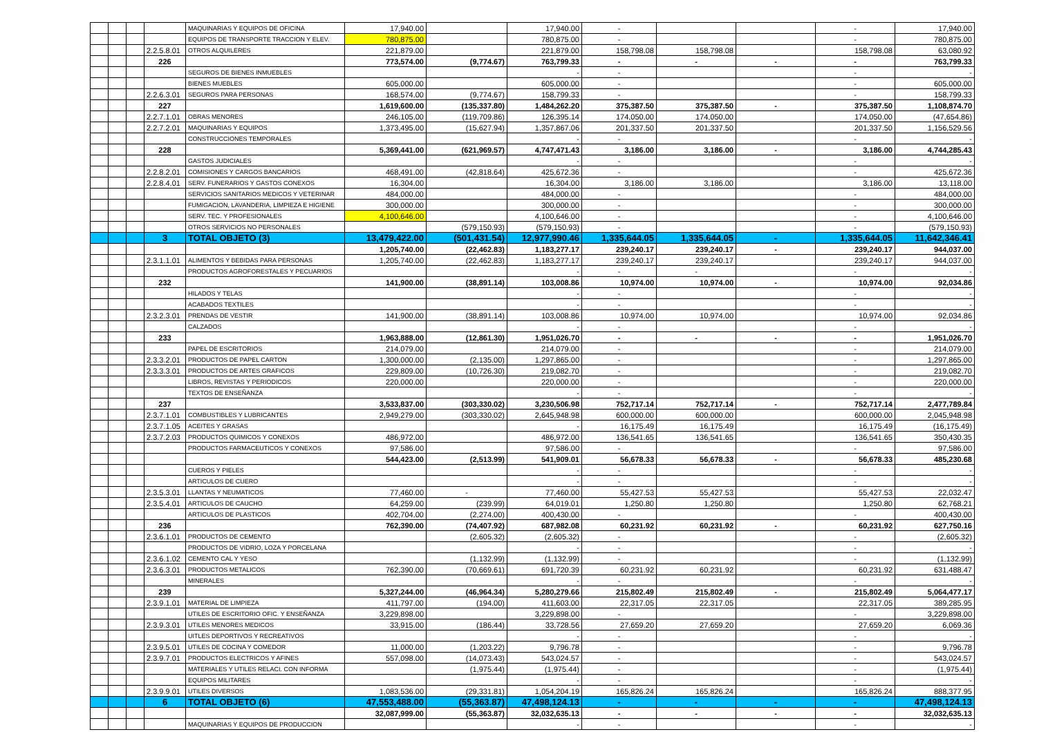| | | | | MAQUINARIAS Y EQUIPOS DE OFICINA | 17,940.00 | | 17,940.00 | - | | | - | 17,940.00 |
| | | | | EQUIPOS DE TRANSPORTE TRACCION Y ELEV. | 780,875.00 | | 780,875.00 | - | | | - | 780,875.00 |
| | | | 2.2.5.8.01 | OTROS ALQUILERES | 221,879.00 | | 221,879.00 | 158,798.08 | 158,798.08 | | 158,798.08 | 63,080.92 |
| | | | 226 | | 773,574.00 | (9,774.67) | 763,799.33 | - | - | - | - | 763,799.33 |
| | | | | SEGUROS DE BIENES INMUEBLES | | | - | - | | | - | - |
| | | | | BIENES MUEBLES | 605,000.00 | | 605,000.00 | - | | | - | 605,000.00 |
| | | | 2.2.6.3.01 | SEGUROS PARA PERSONAS | 168,574.00 | (9,774.67) | 158,799.33 | - | | | - | 158,799.33 |
| | | | 227 | | 1,619,600.00 | (135,337.80) | 1,484,262.20 | 375,387.50 | 375,387.50 | - | 375,387.50 | 1,108,874.70 |
| | | | 2.2.7.1.01 | OBRAS MENORES | 246,105.00 | (119,709.86) | 126,395.14 | 174,050.00 | 174,050.00 | | 174,050.00 | (47,654.86) |
| | | | 2.2.7.2.01 | MAQUINARIAS Y EQUIPOS | 1,373,495.00 | (15,627.94) | 1,357,867.06 | 201,337.50 | 201,337.50 | | 201,337.50 | 1,156,529.56 |
| | | | | CONSTRUCCIONES TEMPORALES | | | - | - | | | - | - |
| | | | 228 | | 5,369,441.00 | (621,969.57) | 4,747,471.43 | 3,186.00 | 3,186.00 | - | 3,186.00 | 4,744,285.43 |
| | | | | GASTOS JUDICIALES | | | - | - | | | - | - |
| | | | 2.2.8.2.01 | COMISIONES Y CARGOS BANCARIOS | 468,491.00 | (42,818.64) | 425,672.36 | - | | | - | 425,672.36 |
| | | | 2.2.8.4.01 | SERV. FUNERARIOS Y GASTOS CONEXOS | 16,304.00 | | 16,304.00 | 3,186.00 | 3,186.00 | | 3,186.00 | 13,118.00 |
| | | | | SERVICIOS SANITARIOS MEDICOS Y VETERINAR | 484,000.00 | | 484,000.00 | - | | | - | 484,000.00 |
| | | | | FUMIGACION, LAVANDERIA, LIMPIEZA E HIGIENE | 300,000.00 | | 300,000.00 | - | | | - | 300,000.00 |
| | | | | SERV. TEC. Y PROFESIONALES | 4,100,646.00 | | 4,100,646.00 | - | | | - | 4,100,646.00 |
| | | | | OTROS SERVICIOS NO PERSONALES | | (579,150.93) | (579,150.93) | - | | | - | (579,150.93) |
| | | | 3 | TOTAL OBJETO (3) | 13,479,422.00 | (501,431.54) | 12,977,990.46 | 1,335,644.05 | 1,335,644.05 | - | 1,335,644.05 | 11,642,346.41 |
| | | | | | 1,205,740.00 | (22,462.83) | 1,183,277.17 | 239,240.17 | 239,240.17 | - | 239,240.17 | 944,037.00 |
| | | | 2.3.1.1.01 | ALIMENTOS Y BEBIDAS PARA PERSONAS | 1,205,740.00 | (22,462.83) | 1,183,277.17 | 239,240.17 | 239,240.17 | | 239,240.17 | 944,037.00 |
| | | | | PRODUCTOS AGROFORESTALES Y PECUARIOS | | | - | - | - | | - | - |
| | | | 232 | | 141,900.00 | (38,891.14) | 103,008.86 | 10,974.00 | 10,974.00 | - | 10,974.00 | 92,034.86 |
| | | | | HILADOS Y TELAS | | | - | - | | | - | - |
| | | | | ACABADOS TEXTILES | | | - | - | | | - | - |
| | | | 2.3.2.3.01 | PRENDAS DE VESTIR | 141,900.00 | (38,891.14) | 103,008.86 | 10,974.00 | 10,974.00 | | 10,974.00 | 92,034.86 |
| | | | | CALZADOS | | | - | - | | | - | - |
| | | | 233 | | 1,963,888.00 | (12,861.30) | 1,951,026.70 | - | - | - | - | 1,951,026.70 |
| | | | | PAPEL DE ESCRITORIOS | 214,079.00 | | 214,079.00 | - | | | - | 214,079.00 |
| | | | 2.3.3.2.01 | PRODUCTOS DE PAPEL CARTON | 1,300,000.00 | (2,135.00) | 1,297,865.00 | - | | | - | 1,297,865.00 |
| | | | 2.3.3.3.01 | PRODUCTOS DE ARTES GRAFICOS | 229,809.00 | (10,726.30) | 219,082.70 | - | | | - | 219,082.70 |
| | | | | LIBROS, REVISTAS Y PERIODICOS | 220,000.00 | | 220,000.00 | - | | | - | 220,000.00 |
| | | | | TEXTOS DE ENSEÑANZA | | | - | - | | | - | - |
| | | | 237 | | 3,533,837.00 | (303,330.02) | 3,230,506.98 | 752,717.14 | 752,717.14 | - | 752,717.14 | 2,477,789.84 |
| | | | 2.3.7.1.01 | COMBUSTIBLES Y LUBRICANTES | 2,949,279.00 | (303,330.02) | 2,645,948.98 | 600,000.00 | 600,000.00 | | 600,000.00 | 2,045,948.98 |
| | | | 2.3.7.1.05 | ACEITES Y GRASAS | | | - | 16,175.49 | 16,175.49 | | 16,175.49 | (16,175.49) |
| | | | 2.3.7.2.03 | PRODUCTOS QUIMICOS Y CONEXOS | 486,972.00 | | 486,972.00 | 136,541.65 | 136,541.65 | | 136,541.65 | 350,430.35 |
| | | | | PRODUCTOS FARMACEUTICOS Y CONEXOS | 97,586.00 | | 97,586.00 | - | | | - | 97,586.00 |
| | | | | | 544,423.00 | (2,513.99) | 541,909.01 | 56,678.33 | 56,678.33 | - | 56,678.33 | 485,230.68 |
| | | | | CUEROS Y PIELES | | | - | - | | | - | - |
| | | | | ARTICULOS DE CUERO | | | - | - | | | - | - |
| | | | 2.3.5.3.01 | LLANTAS Y NEUMATICOS | 77,460.00 | - | 77,460.00 | 55,427.53 | 55,427.53 | | 55,427.53 | 22,032.47 |
| | | | 2.3.5.4.01 | ARTICULOS DE CAUCHO | 64,259.00 | (239.99) | 64,019.01 | 1,250.80 | 1,250.80 | | 1,250.80 | 62,768.21 |
| | | | | ARTICULOS DE PLASTICOS | 402,704.00 | (2,274.00) | 400,430.00 | - | | | - | 400,430.00 |
| | | | 236 | | 762,390.00 | (74,407.92) | 687,982.08 | 60,231.92 | 60,231.92 | - | 60,231.92 | 627,750.16 |
| | | | 2.3.6.1.01 | PRODUCTOS DE CEMENTO | | (2,605.32) | (2,605.32) | - | | | - | (2,605.32) |
| | | | | PRODUCTOS DE VIDRIO, LOZA Y PORCELANA | | | - | - | | | - | - |
| | | | 2.3.6.1.02 | CEMENTO CAL Y YESO | | (1,132.99) | (1,132.99) | - | | | - | (1,132.99) |
| | | | 2.3.6.3.01 | PRODUCTOS METALICOS | 762,390.00 | (70,669.61) | 691,720.39 | 60,231.92 | 60,231.92 | | 60,231.92 | 631,488.47 |
| | | | | MINERALES | | | - | - | | | - | - |
| | | | 239 | | 5,327,244.00 | (46,964.34) | 5,280,279.66 | 215,802.49 | 215,802.49 | - | 215,802.49 | 5,064,477.17 |
| | | | 2.3.9.1.01 | MATERIAL DE LIMPIEZA | 411,797.00 | (194.00) | 411,603.00 | 22,317.05 | 22,317.05 | | 22,317.05 | 389,285.95 |
| | | | | UTILES DE ESCRITORIO OFIC. Y ENSEÑANZA | 3,229,898.00 | | 3,229,898.00 | - | | | - | 3,229,898.00 |
| | | | 2.3.9.3.01 | UTILES MENORES MEDICOS | 33,915.00 | (186.44) | 33,728.56 | 27,659.20 | 27,659.20 | | 27,659.20 | 6,069.36 |
| | | | | UITLES DEPORTIVOS Y RECREATIVOS | | | - | - | | | - | - |
| | | | 2.3.9.5.01 | UTILES DE COCINA Y COMEDOR | 11,000.00 | (1,203.22) | 9,796.78 | - | | | - | 9,796.78 |
| | | | 2.3.9.7.01 | PRODUCTOS ELECTRICOS Y AFINES | 557,098.00 | (14,073.43) | 543,024.57 | - | | | - | 543,024.57 |
| | | | | MATERIALES Y UTILES RELACI. CON INFORMA | | (1,975.44) | (1,975.44) | - | | | - | (1,975.44) |
| | | | | EQUIPOS MILITARES | | | - | - | | | - | - |
| | | | 2.3.9.9.01 | UTILES DIVERSOS | 1,083,536.00 | (29,331.81) | 1,054,204.19 | 165,826.24 | 165,826.24 | | 165,826.24 | 888,377.95 |
| | | | 6 | TOTAL OBJETO (6) | 47,553,488.00 | (55,363.87) | 47,498,124.13 | - | - | - | - | 47,498,124.13 |
| | | | | | 32,087,999.00 | (55,363.87) | 32,032,635.13 | - | - | - | - | 32,032,635.13 |
| | | | | MAQUINARIAS Y EQUIPOS DE PRODUCCION | | | - | - | | | - | - |